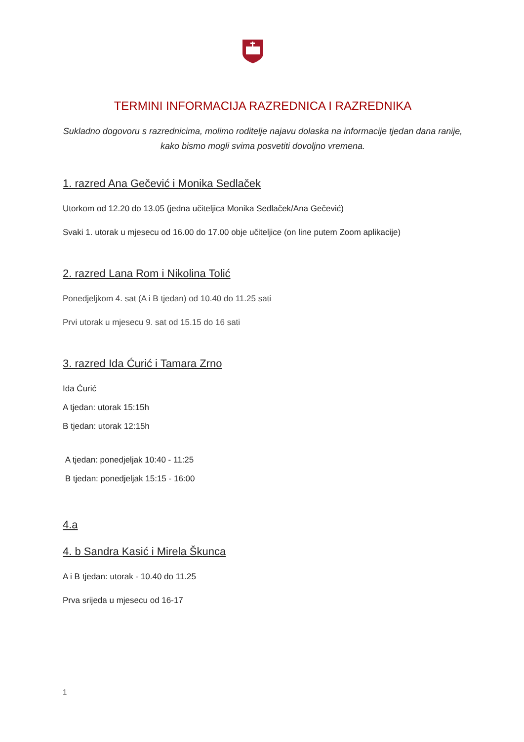TERMINI INFORMACIJA RAZREDNICA I RAZREDNIKA
Sukladno dogovoru s razrednicima, molimo roditelje najavu dolaska na informacije tjedan dana ranije, kako bismo mogli svima posvetiti dovoljno vremena.
1. razred Ana Gečević i Monika Sedlaček
Utorkom od 12.20 do 13.05 (jedna učiteljica Monika Sedlaček/Ana Gečević)
Svaki 1. utorak u mjesecu od 16.00 do 17.00 obje učiteljice (on line putem Zoom aplikacije)
2. razred Lana Rom i Nikolina Tolić
Ponedjeljkom 4. sat (A i B tjedan) od 10.40 do 11.25 sati
Prvi utorak u mjesecu 9. sat od 15.15 do 16 sati
3. razred Ida Ćurić i Tamara Zrno
Ida Ćurić
A tjedan: utorak 15:15h
B tjedan: utorak 12:15h
A tjedan: ponedjeljak 10:40 - 11:25
B tjedan: ponedjeljak 15:15 - 16:00
4.a
4. b Sandra Kasić i Mirela Škunca
A i B tjedan: utorak - 10.40 do 11.25
Prva srijeda u mjesecu od 16-17
1